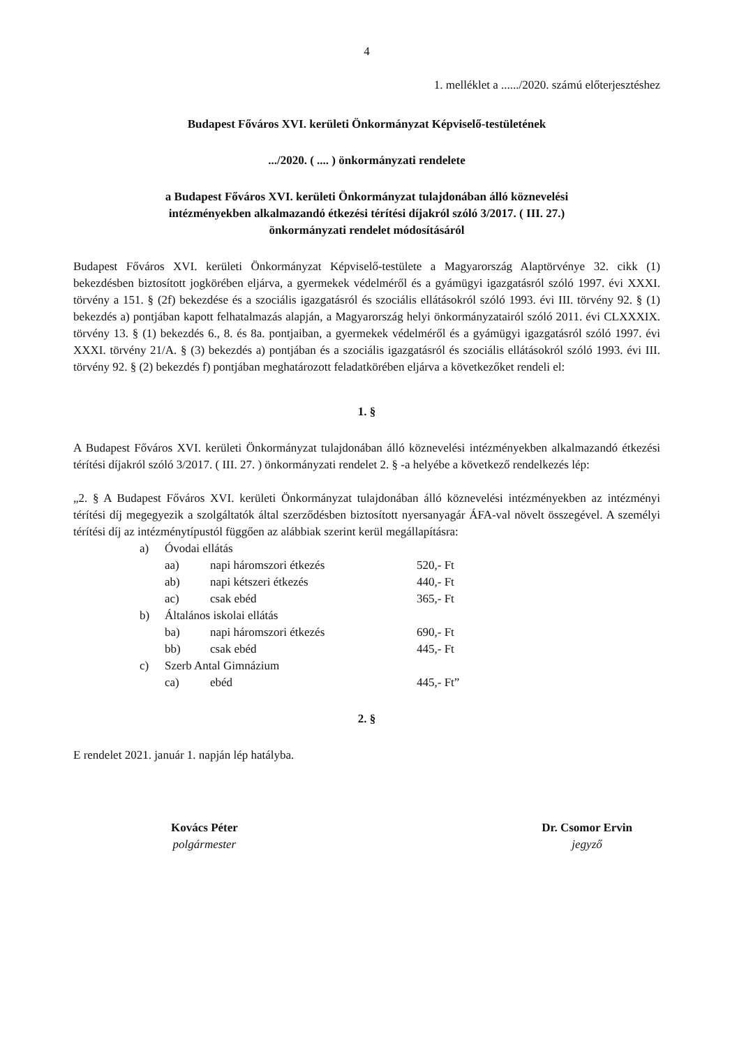4
1. melléklet a ....../2020. számú előterjesztéshez
Budapest Főváros XVI. kerületi Önkormányzat Képviselő-testületének
.../2020. ( .... ) önkormányzati rendelete
a Budapest Főváros XVI. kerületi Önkormányzat tulajdonában álló köznevelési
intézményekben alkalmazandó étkezési térítési díjakról szóló 3/2017. ( III. 27.)
önkormányzati rendelet módosításáról
Budapest Főváros XVI. kerületi Önkormányzat Képviselő-testülete a Magyarország Alaptörvénye 32. cikk (1) bekezdésben biztosított jogkörében eljárva, a gyermekek védelméről és a gyámügyi igazgatásról szóló 1997. évi XXXI. törvény a 151. § (2f) bekezdése és a szociális igazgatásról és szociális ellátásokról szóló 1993. évi III. törvény 92. § (1) bekezdés a) pontjában kapott felhatalmazás alapján, a Magyarország helyi önkormányzatairól szóló 2011. évi CLXXXIX. törvény 13. § (1) bekezdés 6., 8. és 8a. pontjaiban, a gyermekek védelméről és a gyámügyi igazgatásról szóló 1997. évi XXXI. törvény 21/A. § (3) bekezdés a) pontjában és a szociális igazgatásról és szociális ellátásokról szóló 1993. évi III. törvény 92. § (2) bekezdés f) pontjában meghatározott feladatkörében eljárva a következőket rendeli el:
1. §
A Budapest Főváros XVI. kerületi Önkormányzat tulajdonában álló köznevelési intézményekben alkalmazandó étkezési térítési díjakról szóló 3/2017. ( III. 27. ) önkormányzati rendelet 2. § -a helyébe a következő rendelkezés lép:
„2. § A Budapest Főváros XVI. kerületi Önkormányzat tulajdonában álló köznevelési intézményekben az intézményi térítési díj megegyezik a szolgáltatók által szerződésben biztosított nyersanyagár ÁFA-val növelt összegével. A személyi térítési díj az intézménytípustól függően az alábbiak szerint kerül megállapításra:
| a) | Óvodai ellátás | | |
| | aa) | napi háromszori étkezés | 520,- Ft |
| | ab) | napi kétszeri étkezés | 440,- Ft |
| | ac) | csak ebéd | 365,- Ft |
| b) | Általános iskolai ellátás | | |
| | ba) | napi háromszori étkezés | 690,- Ft |
| | bb) | csak ebéd | 445,- Ft |
| c) | Szerb Antal Gimnázium | | |
| | ca) | ebéd | 445,- Ft” |
2. §
E rendelet 2021. január 1. napján lép hatályba.
Kovács Péter
polgármester
Dr. Csomor Ervin
jegyző